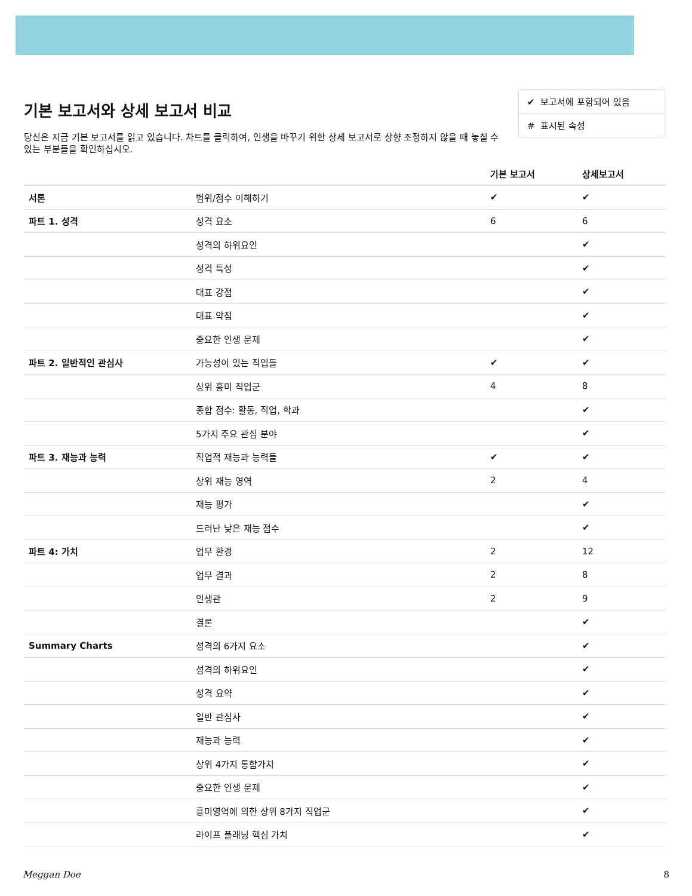기본 보고서와 상세 보고서 비교
당신은 지금 기본 보고서를 읽고 있습니다. 차트를 클릭하여, 인생을 바꾸기 위한 상세 보고서로 상향 조정하지 않을 때 놓칠 수 있는 부분들을 확인하십시오.
✔ 보고서에 포함되어 있음
# 표시된 속성
| | | 기본 보고서 | 상세보고서 |
| --- | --- | --- | --- |
| 서론 | 범위/점수 이해하기 | ✔ | ✔ |
| 파트 1. 성격 | 성격 요소 | 6 | 6 |
| | 성격의 하위요인 | | ✔ |
| | 성격 특성 | | ✔ |
| | 대표 강점 | | ✔ |
| | 대표 약점 | | ✔ |
| | 중요한 인생 문제 | | ✔ |
| 파트 2. 일반적인 관심사 | 가능성이 있는 직업들 | ✔ | ✔ |
| | 상위 흥미 직업군 | 4 | 8 |
| | 종합 점수: 활동, 직업, 학과 | | ✔ |
| | 5가지 주요 관심 분야 | | ✔ |
| 파트 3. 재능과 능력 | 직업적 재능과 능력들 | ✔ | ✔ |
| | 상위 재능 영역 | 2 | 4 |
| | 재능 평가 | | ✔ |
| | 드러난 낮은 재능 점수 | | ✔ |
| 파트 4: 가치 | 업무 환경 | 2 | 12 |
| | 업무 결과 | 2 | 8 |
| | 인생관 | 2 | 9 |
| | 결론 | | ✔ |
| Summary Charts | 성격의 6가지 요소 | | ✔ |
| | 성격의 하위요인 | | ✔ |
| | 성격 요약 | | ✔ |
| | 일반 관심사 | | ✔ |
| | 재능과 능력 | | ✔ |
| | 상위 4가지 통합가치 | | ✔ |
| | 중요한 인생 문제 | | ✔ |
| | 흥미영역에 의한 상위 8가지 직업군 | | ✔ |
| | 라이프 플래닝 핵심 가치 | | ✔ |
Meggan Doe 8